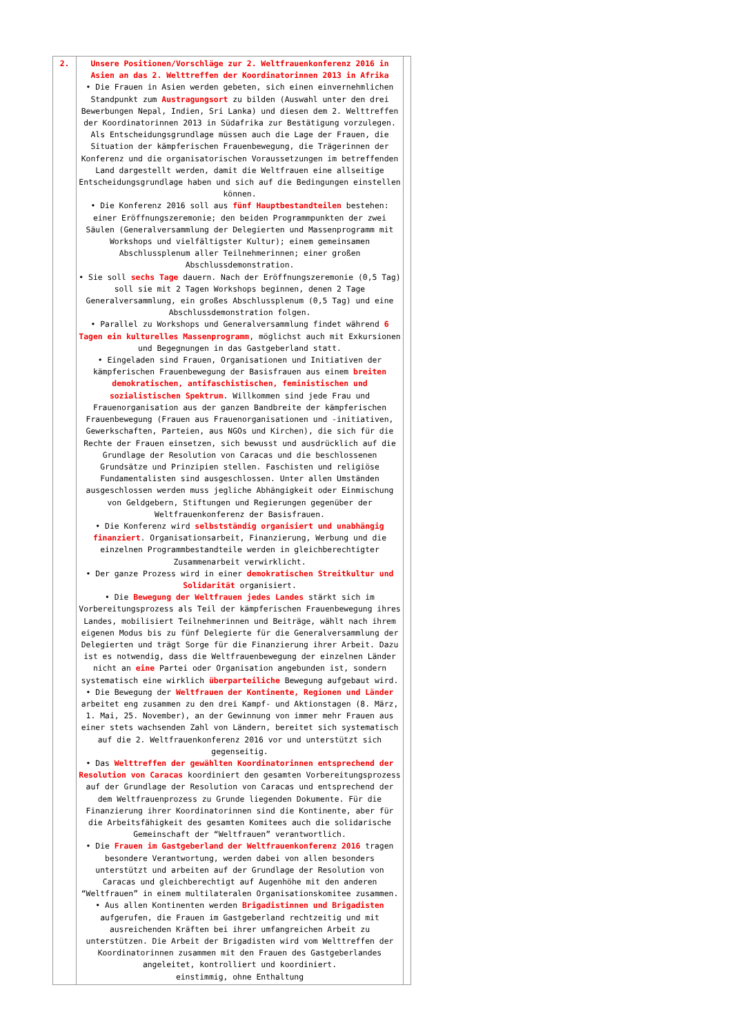| 2. | Unsere Positionen/Vorschläge zur 2. Weltfrauenkonferenz 2016 in Asien an das 2. Welttreffen der Koordinatorinnen 2013 in Afrika • Die Frauen in Asien werden gebeten, sich einen einvernehmlichen Standpunkt zum Austragungsort zu bilden (Auswahl unter den drei Bewerbungen Nepal, Indien, Sri Lanka) und diesen dem 2. Welttreffen der Koordinatorinnen 2013 in Südafrika zur Bestätigung vorzulegen. Als Entscheidungsgrundlage müssen auch die Lage der Frauen, die Situation der kämpferischen Frauenbewegung, die Trägerinnen der Konferenz und die organisatorischen Voraussetzungen im betreffenden Land dargestellt werden, damit die Weltfrauen eine allseitige Entscheidungsgrundlage haben und sich auf die Bedingungen einstellen können. • Die Konferenz 2016 soll aus fünf Hauptbestandteilen bestehen: einer Eröffnungszeremonie; den beiden Programmpunkten der zwei Säulen (Generalversammlung der Delegierten und Massenprogramm mit Workshops und vielfältigster Kultur); einem gemeinsamen Abschlussplenum aller Teilnehmerinnen; einer großen Abschlussdemonstration. • Sie soll sechs Tage dauern. Nach der Eröffnungszeremonie (0,5 Tag) soll sie mit 2 Tagen Workshops beginnen, denen 2 Tage Generalversammlung, ein großes Abschlussplenum (0,5 Tag) und eine Abschlussdemonstration folgen. • Parallel zu Workshops und Generalversammlung findet während 6 Tagen ein kulturelles Massenprogramm , möglichst auch mit Exkursionen und Begegnungen in das Gastgeberland statt. • Eingeladen sind Frauen, Organisationen und Initiativen der kämpferischen Frauenbewegung der Basisfrauen aus einem breiten demokratischen, antifaschistischen, feministischen und sozialistischen Spektrum . Willkommen sind jede Frau und Frauenorganisation aus der ganzen Bandbreite der kämpferischen Frauenbewegung (Frauen aus Frauenorganisationen und -initiativen, Gewerkschaften, Parteien, aus NGOs und Kirchen), die sich für die Rechte der Frauen einsetzen, sich bewusst und ausdrücklich auf die Grundlage der Resolution von Caracas und die beschlossenen Grundsätze und Prinzipien stellen. Faschisten und religiöse Fundamentalisten sind ausgeschlossen. Unter allen Umständen ausgeschlossen werden muss jegliche Abhängigkeit oder Einmischung von Geldgebern, Stiftungen und Regierungen gegenüber der Weltfrauenkonferenz der Basisfrauen. • Die Konferenz wird selbstständig organisiert und unabhängig finanziert . Organisationsarbeit, Finanzierung, Werbung und die einzelnen Programmbestandteile werden in gleichberechtigter Zusammenarbeit verwirklicht. • Der ganze Prozess wird in einer demokratischen Streitkultur und Solidarität organisiert. • Die Bewegung der Weltfrauen jedes Landes stärkt sich im Vorbereitungsprozess als Teil der kämpferischen Frauenbewegung ihres Landes, mobilisiert Teilnehmerinnen und Beiträge, wählt nach ihrem eigenen Modus bis zu fünf Delegierte für die Generalversammlung der Delegierten und trägt Sorge für die Finanzierung ihrer Arbeit. Dazu ist es notwendig, dass die Weltfrauenbewegung der einzelnen Länder nicht an eine Partei oder Organisation angebunden ist, sondern systematisch eine wirklich überparteiliche Bewegung aufgebaut wird. • Die Bewegung der Weltfrauen der Kontinente, Regionen und Länder arbeitet eng zusammen zu den drei Kampf- und Aktionstagen (8. März, 1. Mai, 25. November), an der Gewinnung von immer mehr Frauen aus einer stets wachsenden Zahl von Ländern, bereitet sich systematisch auf die 2. Weltfrauenkonferenz 2016 vor und unterstützt sich gegenseitig. • Das Welttreffen der gewählten Koordinatorinnen entsprechend der Resolution von Caracas koordiniert den gesamten Vorbereitungsprozess auf der Grundlage der Resolution von Caracas und entsprechend der dem Weltfrauenprozess zu Grunde liegenden Dokumente. Für die Finanzierung ihrer Koordinatorinnen sind die Kontinente, aber für die Arbeitsfähigkeit des gesamten Komitees auch die solidarische Gemeinschaft der “Weltfrauen” verantwortlich. • Die Frauen im Gastgeberland der Weltfrauenkonferenz 2016 tragen besondere Verantwortung, werden dabei von allen besonders unterstützt und arbeiten auf der Grundlage der Resolution von Caracas und gleichberechtigt auf Augenhöhe mit den anderen “Weltfrauen” in einem multilateralen Organisationskomitee zusammen. • Aus allen Kontinenten werden Brigadistinnen und Brigadisten aufgerufen, die Frauen im Gastgeberland rechtzeitig und mit ausreichenden Kräften bei ihrer umfangreichen Arbeit zu unterstützen. Die Arbeit der Brigadisten wird vom Welttreffen der Koordinatorinnen zusammen mit den Frauen des Gastgeberlandes angeleitet, kontrolliert und koordiniert. einstimmig, ohne Enthaltung | |